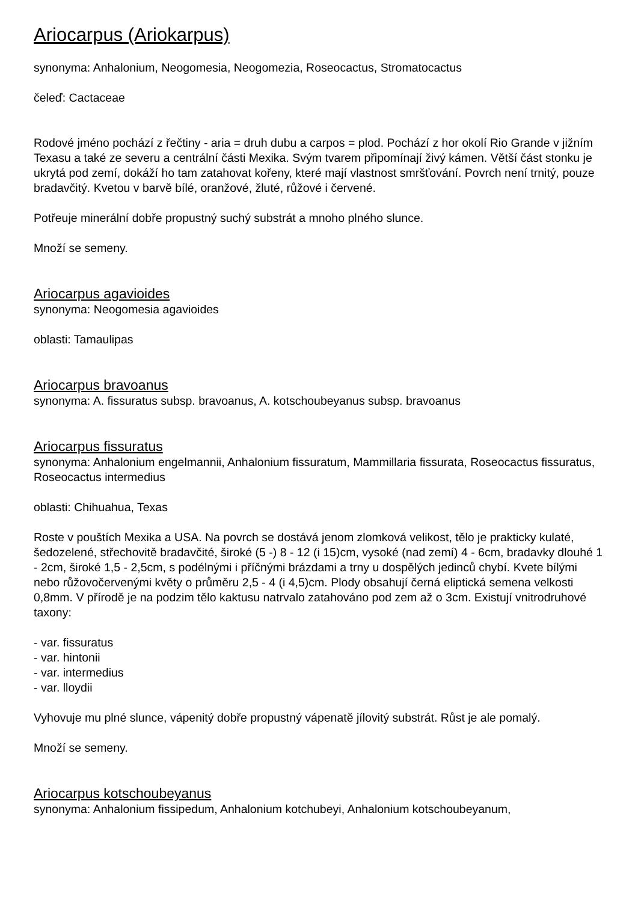Ariocarpus (Ariokarpus)
synonyma: Anhalonium, Neogomesia, Neogomezia, Roseocactus, Stromatocactus
čeleď: Cactaceae
Rodové jméno pochází z řečtiny - aria = druh dubu a carpos = plod. Pochází z hor okolí Rio Grande v jižním Texasu a také ze severu a centrální části Mexika. Svým tvarem připomínají živý kámen. Větší část stonku je ukrytá pod zemí, dokáží ho tam zatahovat kořeny, které mají vlastnost smršťování. Povrch není trnitý, pouze bradavčitý. Kvetou v barvě bílé, oranžové, žluté, růžové i červené.
Potřeuje minerální dobře propustný suchý substrát a mnoho plného slunce.
Množí se semeny.
Ariocarpus agavioides
synonyma: Neogomesia agavioides
oblasti: Tamaulipas
Ariocarpus bravoanus
synonyma: A. fissuratus subsp. bravoanus, A. kotschoubeyanus subsp. bravoanus
Ariocarpus fissuratus
synonyma: Anhalonium engelmannii, Anhalonium fissuratum, Mammillaria fissurata, Roseocactus fissuratus, Roseocactus intermedius
oblasti: Chihuahua, Texas
Roste v pouštích Mexika a USA. Na povrch se dostává jenom zlomková velikost, tělo je prakticky kulaté, šedozelené, střechovitě bradavčité, široké (5 -) 8 - 12 (i 15)cm, vysoké (nad zemí) 4 - 6cm, bradavky dlouhé 1 - 2cm, široké 1,5 - 2,5cm, s podélnými i příčnými brázdami a trny u dospělých jedinců chybí. Kvete bílými nebo růžovočervenými květy o průměru 2,5 - 4 (i 4,5)cm. Plody obsahují černá eliptická semena velkosti 0,8mm. V přírodě je na podzim tělo kaktusu natrvalo zatahováno pod zem až o 3cm. Existují vnitrodruhové taxony:
- var. fissuratus
- var. hintonii
- var. intermedius
- var. lloydii
Vyhovuje mu plné slunce, vápenitý dobře propustný vápenatě jílovitý substrát. Růst je ale pomalý.
Množí se semeny.
Ariocarpus kotschoubeyanus
synonyma: Anhalonium fissipedum, Anhalonium kotchubeyi, Anhalonium kotschoubeyanum,